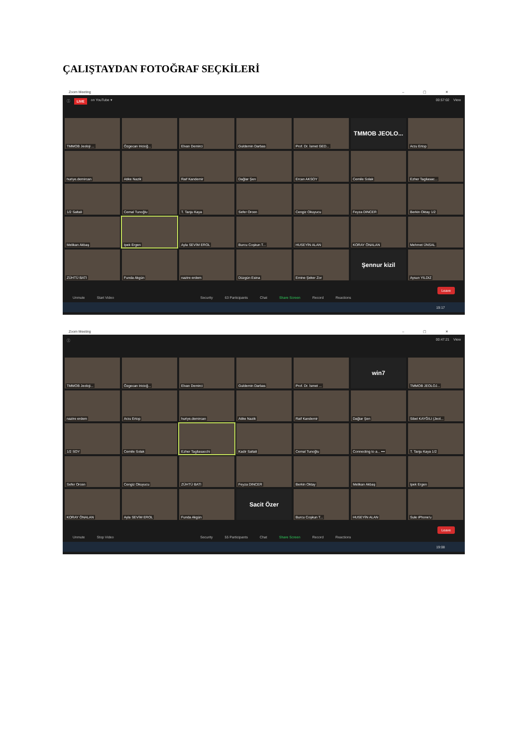ÇALIŞTAYDAN FOTOĞRAF SEÇKİLERİ
Zoom Meeting – ▢ ✕
ⓘ LIVE on YouTube ▾ 00:57:02 View
TMMOB Jeoloji ...
Özgecan Iricioğ...
Elvan Demirci
Guldemin Darbas
Prof. Dr. İsmet GED...
TMMOB JEOLO...
Arzu Ertop
huriye.demircan
Atike Nazik
Raif Kandemir
Dağlar Şen
Ercan AKSOY
Cemile Solak
Ezher Tagliasac...
1/2 Saltali
Cemal Tunoğlu
T. Tanju Kaya
Sefer Orcen
Cengiz Okuyucu
Feyza DINCER
Berkin Oktay 1/2
Melikan Akbaş
Ipek Ergen
Ayla SEVİM EROL
Burcu Coşkun T...
HUSEYİN ALAN
KORAY ÖNALAN
Mehmet ÜNSAL
ZÜHTÜ BATI
Funda Akgün
nazire erdem
Düzgün Esina
Emine Şeker Zor
Şennur kizil
Aysun YILDIZ
Unmute Start Video Security 63 Participants Chat Share Screen Record Reactions Leave
19:17
Zoom Meeting – ▢ ✕
ⓘ 00:47:21 View
TMMOB Jeoloji...
Özgecan Iricioğ...
Elvan Demirci
Guldemin Darbas
Prof. Dr. İsmet ...
win7
TMMOB JEOLOJ...
nazire erdem
Arzu Ertop
huriye.demircan
Atike Nazik
Raif Kandemir
Dağlar Şen
Sibel KAYĞILI (Jeol...
1/2 SOY
Cemile Solak
Ezher Tagliasacchi
Kadir Saltali
Cemal Tunoğlu
Connecting to a... •••
T. Tanju Kaya 1/2
Sefer Orcen
Cengiz Okuyucu
ZÜHTÜ BATI
Feyza DINCER
Berkin Oktay
Melikan Akbaş
Ipek Ergen
KORAY ÖNALAN
Ayla SEVİM EROL
Funda Akgün
Sacit Özer
Burcu Coşkun T...
HUSEYİN ALAN
Sule iPhone'u
Unmute Stop Video Security 55 Participants Chat Share Screen Record Reactions Leave
19:08